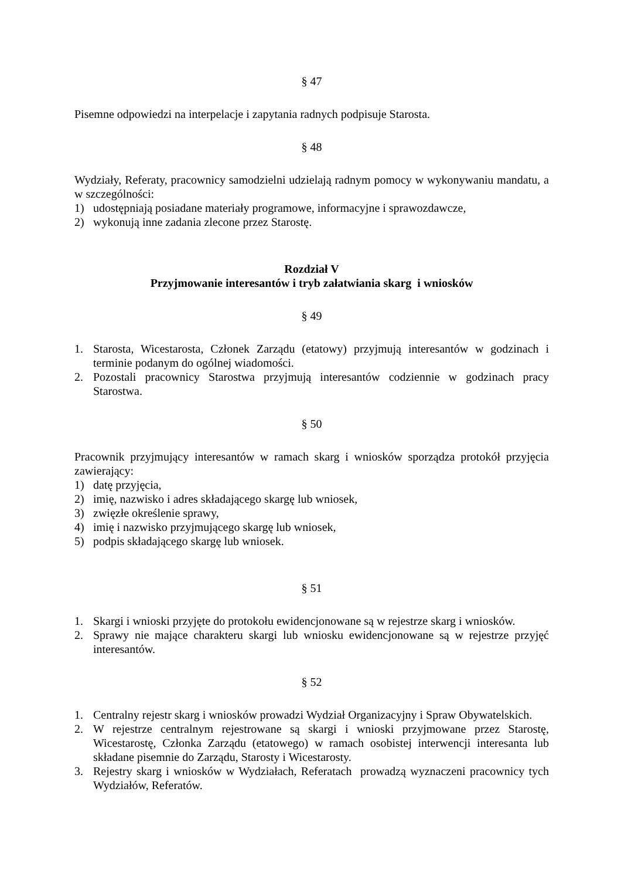§ 47
Pisemne odpowiedzi na interpelacje i zapytania radnych podpisuje Starosta.
§ 48
Wydziały, Referaty, pracownicy samodzielni udzielają radnym pomocy w wykonywaniu mandatu, a w szczególności:
1) udostępniają posiadane materiały programowe, informacyjne i sprawozdawcze,
2) wykonują inne zadania zlecone przez Starostę.
Rozdział V
Przyjmowanie interesantów i tryb załatwiania skarg i wniosków
§ 49
1. Starosta, Wicestarosta, Członek Zarządu (etatowy) przyjmują interesantów w godzinach i terminie podanym do ogólnej wiadomości.
2. Pozostali pracownicy Starostwa przyjmują interesantów codziennie w godzinach pracy Starostwa.
§ 50
Pracownik przyjmujący interesantów w ramach skarg i wniosków sporządza protokół przyjęcia zawierający:
1) datę przyjęcia,
2) imię, nazwisko i adres składającego skargę lub wniosek,
3) zwięzłe określenie sprawy,
4) imię i nazwisko przyjmującego skargę lub wniosek,
5) podpis składającego skargę lub wniosek.
§ 51
1. Skargi i wnioski przyjęte do protokołu ewidencjonowane są w rejestrze skarg i wniosków.
2. Sprawy nie mające charakteru skargi lub wniosku ewidencjonowane są w rejestrze przyjęć interesantów.
§ 52
1. Centralny rejestr skarg i wniosków prowadzi Wydział Organizacyjny i Spraw Obywatelskich.
2. W rejestrze centralnym rejestrowane są skargi i wnioski przyjmowane przez Starostę, Wicestarostę, Członka Zarządu (etatowego) w ramach osobistej interwencji interesanta lub składane pisemnie do Zarządu, Starosty i Wicestarosty.
3. Rejestry skarg i wniosków w Wydziałach, Referatach prowadzą wyznaczeni pracownicy tych Wydziałów, Referatów.